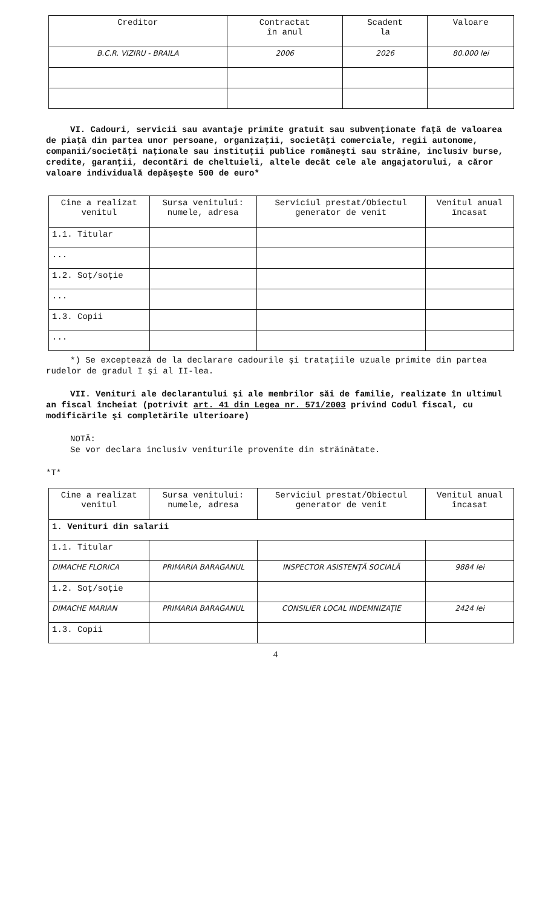| Creditor | Contractat în anul | Scadent la | Valoare |
| --- | --- | --- | --- |
| B.C.R. VIZIRU - BRAILA | 2006 | 2026 | 80.000 lei |
VI. Cadouri, servicii sau avantaje primite gratuit sau subvenţionate faţă de valoarea de piaţă din partea unor persoane, organizaţii, societăţi comerciale, regii autonome, companii/societăţi naţionale sau instituţii publice româneşti sau străine, inclusiv burse, credite, garanţii, decontări de cheltuieli, altele decât cele ale angajatorului, a căror valoare individuală depăşeşte 500 de euro*
| Cine a realizat venitul | Sursa venitului: numele, adresa | Serviciul prestat/Obiectul generator de venit | Venitul anual încasat |
| --- | --- | --- | --- |
| 1.1. Titular | | | |
| ... | | | |
| 1.2. Soţ/soţie | | | |
| ... | | | |
| 1.3. Copii | | | |
| ... | | | |
*) Se exceptează de la declarare cadourile şi trataţiile uzuale primite din partea rudelor de gradul I şi al II-lea.
VII. Venituri ale declarantului şi ale membrilor săi de familie, realizate în ultimul an fiscal încheiat (potrivit art. 41 din Legea nr. 571/2003 privind Codul fiscal, cu modificările şi completările ulterioare)
NOTĂ:
Se vor declara inclusiv veniturile provenite din străinătate.
*T*
| Cine a realizat venitul | Sursa venitului: numele, adresa | Serviciul prestat/Obiectul generator de venit | Venitul anual încasat |
| --- | --- | --- | --- |
| 1. Venituri din salarii | | | |
| 1.1. Titular | | | |
| DIMACHE FLORICA | PRIMARIA BARAGANUL | INSPECTOR ASISTENŢĂ SOCIALĂ | 9884 lei |
| 1.2. Soţ/soţie | | | |
| DIMACHE MARIAN | PRIMARIA BARAGANUL | CONSILIER LOCAL INDEMNIZAŢIE | 2424 lei |
| 1.3. Copii | | | |
4